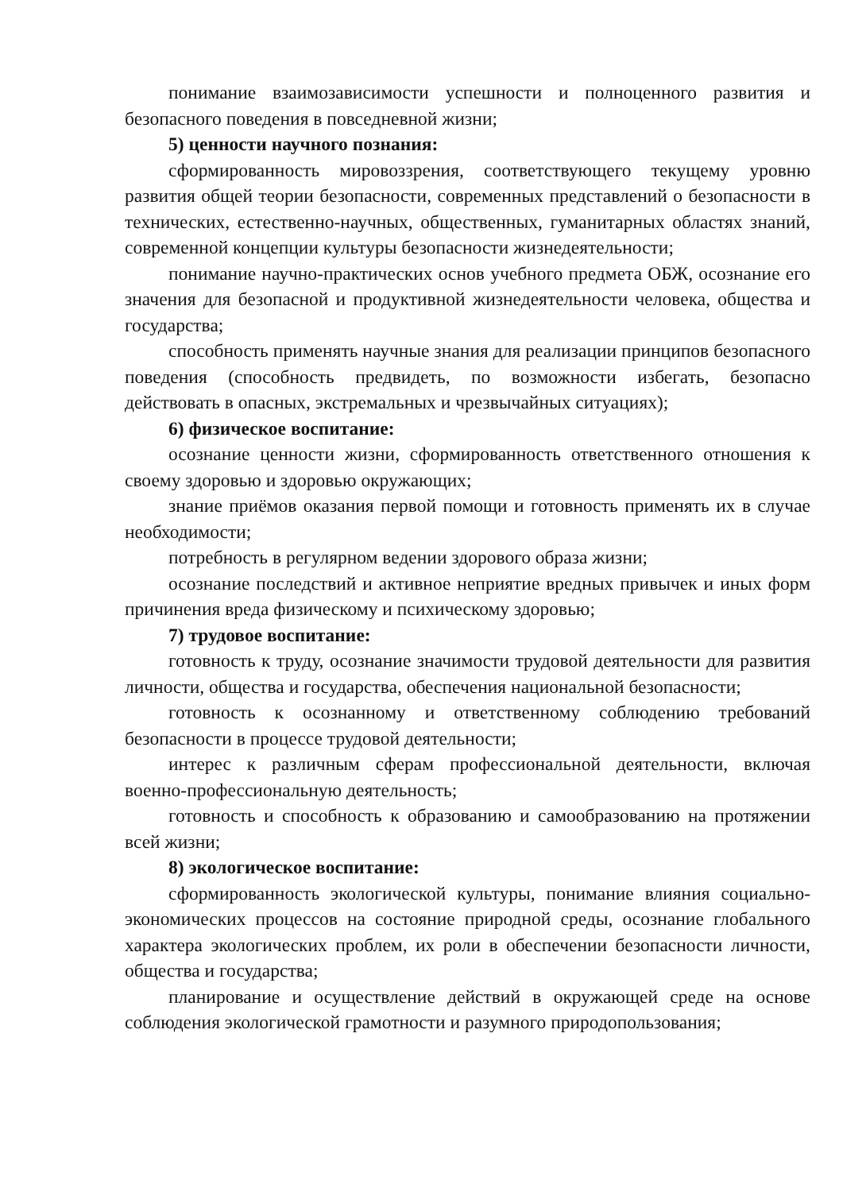понимание взаимозависимости успешности и полноценного развития и безопасного поведения в повседневной жизни;
5) ценности научного познания:
сформированность мировоззрения, соответствующего текущему уровню развития общей теории безопасности, современных представлений о безопасности в технических, естественно-научных, общественных, гуманитарных областях знаний, современной концепции культуры безопасности жизнедеятельности;
понимание научно-практических основ учебного предмета ОБЖ, осознание его значения для безопасной и продуктивной жизнедеятельности человека, общества и государства;
способность применять научные знания для реализации принципов безопасного поведения (способность предвидеть, по возможности избегать, безопасно действовать в опасных, экстремальных и чрезвычайных ситуациях);
6) физическое воспитание:
осознание ценности жизни, сформированность ответственного отношения к своему здоровью и здоровью окружающих;
знание приёмов оказания первой помощи и готовность применять их в случае необходимости;
потребность в регулярном ведении здорового образа жизни;
осознание последствий и активное неприятие вредных привычек и иных форм причинения вреда физическому и психическому здоровью;
7) трудовое воспитание:
готовность к труду, осознание значимости трудовой деятельности для развития личности, общества и государства, обеспечения национальной безопасности;
готовность к осознанному и ответственному соблюдению требований безопасности в процессе трудовой деятельности;
интерес к различным сферам профессиональной деятельности, включая военно-профессиональную деятельность;
готовность и способность к образованию и самообразованию на протяжении всей жизни;
8) экологическое воспитание:
сформированность экологической культуры, понимание влияния социально-экономических процессов на состояние природной среды, осознание глобального характера экологических проблем, их роли в обеспечении безопасности личности, общества и государства;
планирование и осуществление действий в окружающей среде на основе соблюдения экологической грамотности и разумного природопользования;